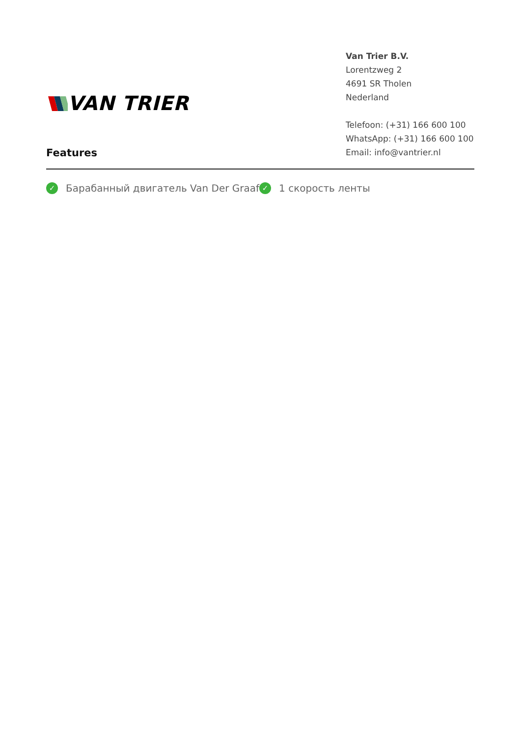VAN TRIER
Van Trier B.V.
Lorentzweg 2
4691 SR Tholen
Nederland
Telefoon: (+31) 166 600 100
WhatsApp: (+31) 166 600 100
Email: info@vantrier.nl
Features
✓ Барабанный двигатель Van Der Graaf
✓ 1 скорость ленты